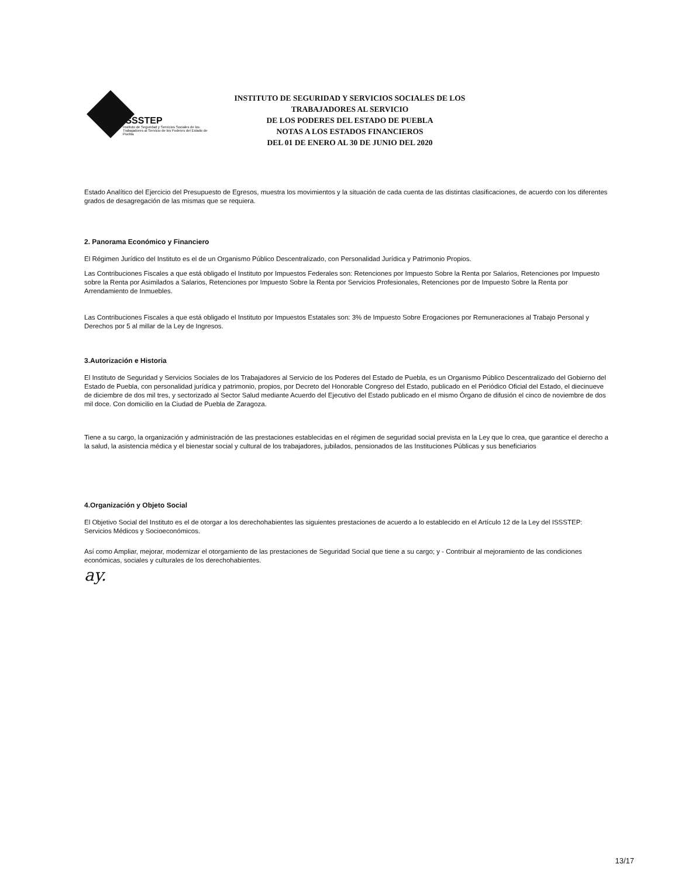ISSSTEP
Instituto de Seguridad y Servicios Sociales de los Trabajadores al Servicio de los Poderes del Estado de Puebla
INSTITUTO DE SEGURIDAD Y SERVICIOS SOCIALES DE LOS TRABAJADORES AL SERVICIO
DE LOS PODERES DEL ESTADO DE PUEBLA
NOTAS A LOS ESTADOS FINANCIEROS
DEL 01 DE ENERO AL 30 DE JUNIO DEL 2020
Estado Analítico del Ejercicio del Presupuesto de Egresos, muestra los movimientos y la situación de cada cuenta de las distintas clasificaciones, de acuerdo con los diferentes grados de desagregación de las mismas que se requiera.
2. Panorama Económico y Financiero
El Régimen Jurídico del Instituto es el de un Organismo Público Descentralizado, con Personalidad Jurídica y Patrimonio Propios.
Las Contribuciones Fiscales a que está obligado el Instituto por Impuestos Federales son: Retenciones por Impuesto Sobre la Renta por Salarios, Retenciones por Impuesto sobre la Renta por Asimilados a Salarios, Retenciones por Impuesto Sobre la Renta por Servicios Profesionales, Retenciones por de Impuesto Sobre la Renta por Arrendamiento de Inmuebles.
Las Contribuciones Fiscales a que está obligado el Instituto por Impuestos Estatales son: 3% de Impuesto Sobre Erogaciones por Remuneraciones al Trabajo Personal y Derechos por 5 al millar de la Ley de Ingresos.
3.Autorización e Historia
El Instituto de Seguridad y Servicios Sociales de los Trabajadores al Servicio de los Poderes del Estado de Puebla, es un Organismo Público Descentralizado del Gobierno del Estado de Puebla, con personalidad jurídica y patrimonio, propios, por Decreto del Honorable Congreso del Estado, publicado en el Periódico Oficial del Estado, el diecinueve de diciembre de dos mil tres, y sectorizado al Sector Salud mediante Acuerdo del Ejecutivo del Estado publicado en el mismo Órgano de difusión el cinco de noviembre de dos mil doce. Con domicilio en la Ciudad de Puebla de Zaragoza.
Tiene a su cargo, la organización y administración de las prestaciones establecidas en el régimen de seguridad social prevista en la Ley que lo crea, que garantice el derecho a la salud, la asistencia médica y el bienestar social y cultural de los trabajadores, jubilados, pensionados de las Instituciones Públicas y sus beneficiarios
4.Organización y Objeto Social
El Objetivo Social del Instituto es el de otorgar a los derechohabientes las siguientes prestaciones de acuerdo a lo establecido en el Artículo 12 de la Ley del ISSSTEP: Servicios Médicos y Socioeconómicos.
Así como Ampliar, mejorar, modernizar el otorgamiento de las prestaciones de Seguridad Social que tiene a su cargo; y - Contribuir al mejoramiento de las condiciones económicas, sociales y culturales de los derechohabientes.
ay.
13/17